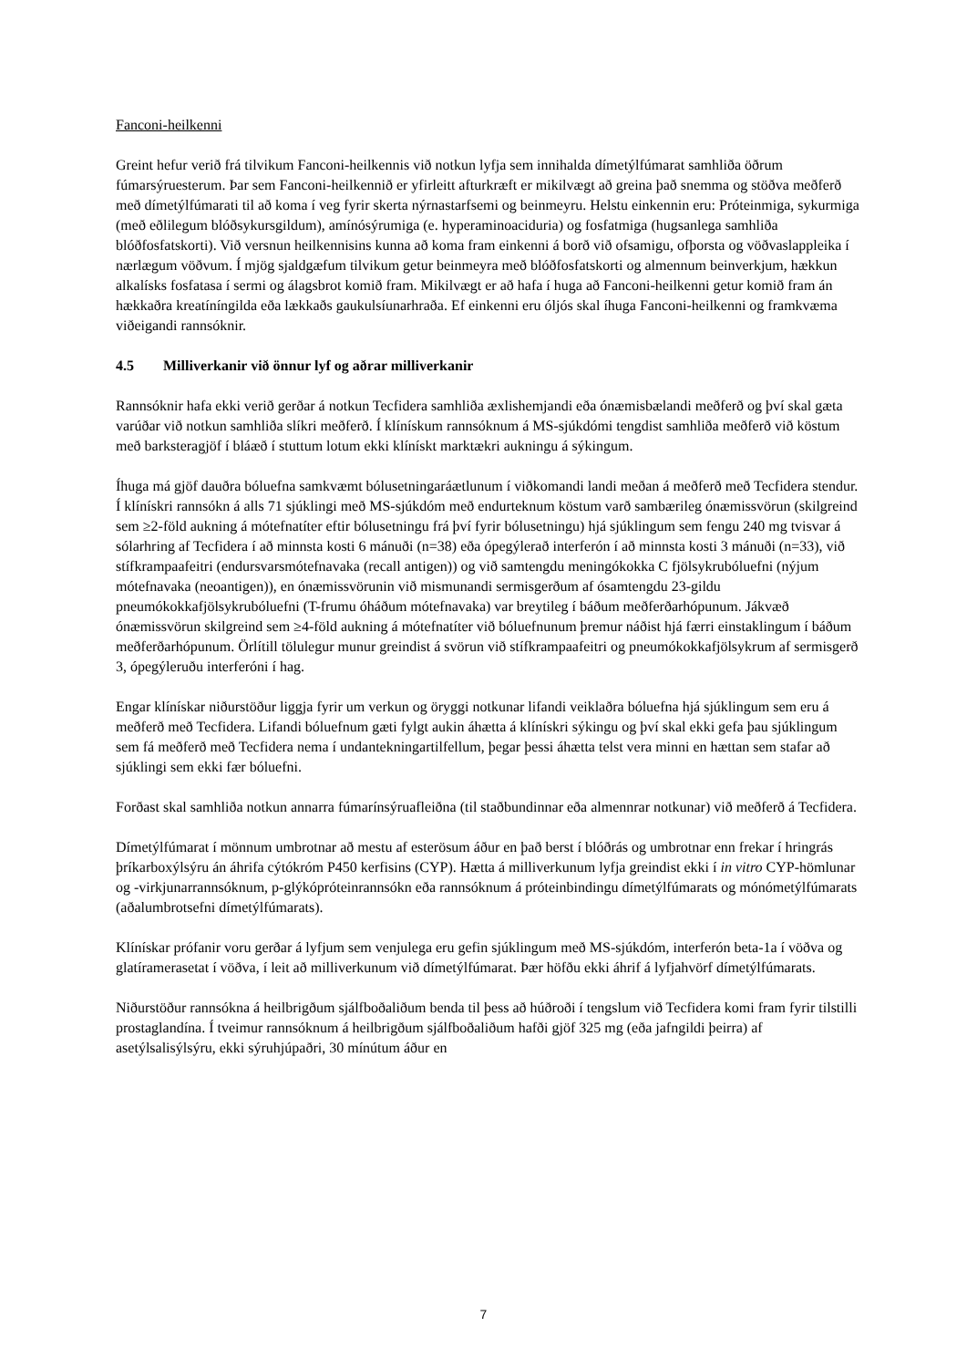Fanconi-heilkenni
Greint hefur verið frá tilvikum Fanconi-heilkennis við notkun lyfja sem innihalda dímetýlfúmarat samhliða öðrum fúmarsýruesterum. Þar sem Fanconi-heilkennið er yfirleitt afturkræft er mikilvægt að greina það snemma og stöðva meðferð með dímetýlfúmarati til að koma í veg fyrir skerta nýrnastarfsemi og beinmeyru. Helstu einkennin eru: Próteinmiga, sykurmiga (með eðlilegum blóðsykursgildum), amínósýrumiga (e. hyperaminoaciduria) og fosfatmiga (hugsanlega samhliða blóðfosfatskorti). Við versnun heilkennisins kunna að koma fram einkenni á borð við ofsamigu, ofþorsta og vöðvaslappleika í nærlægum vöðvum. Í mjög sjaldgæfum tilvikum getur beinmeyra með blóðfosfatskorti og almennum beinverkjum, hækkun alkalísks fosfatasa í sermi og álagsbrot komið fram. Mikilvægt er að hafa í huga að Fanconi-heilkenni getur komið fram án hækkaðra kreatíníngilda eða lækkaðs gaukulsíunarhraða. Ef einkenni eru óljós skal íhuga Fanconi-heilkenni og framkvæma viðeigandi rannsóknir.
4.5 Milliverkanir við önnur lyf og aðrar milliverkanir
Rannsóknir hafa ekki verið gerðar á notkun Tecfidera samhliða æxlishemjandi eða ónæmisbælandi meðferð og því skal gæta varúðar við notkun samhliða slíkri meðferð. Í klínískum rannsóknum á MS-sjúkdómi tengdist samhliða meðferð við köstum með barksteragjöf í bláæð í stuttum lotum ekki klínískt marktækri aukningu á sýkingum.
Íhuga má gjöf dauðra bóluefna samkvæmt bólusetningaráætlunum í viðkomandi landi meðan á meðferð með Tecfidera stendur. Í klínískri rannsókn á alls 71 sjúklingi með MS-sjúkdóm með endurteknum köstum varð sambærileg ónæmissvörun (skilgreind sem ≥2-föld aukning á mótefnatíter eftir bólusetningu frá því fyrir bólusetningu) hjá sjúklingum sem fengu 240 mg tvisvar á sólarhring af Tecfidera í að minnsta kosti 6 mánuði (n=38) eða ópegýlerað interferón í að minnsta kosti 3 mánuði (n=33), við stífkrampaafeitri (endursvarsmótefnavaka (recall antigen)) og við samtengdu meningókokka C fjölsykrubóluefni (nýjum mótefnavaka (neoantigen)), en ónæmissvörunin við mismunandi sermisgerðum af ósamtengdu 23-gildu pneumókokkafjölsykrubóluefni (T-frumu óháðum mótefnavaka) var breytileg í báðum meðferðarhópunum. Jákvæð ónæmissvörun skilgreind sem ≥4-föld aukning á mótefnatíter við bóluefnunum þremur náðist hjá færri einstaklingum í báðum meðferðarhópunum. Örlítill tölulegur munur greindist á svörun við stífkrampaafeitri og pneumókokkafjölsykrum af sermisgerð 3, ópegýleruðu interferóni í hag.
Engar klínískar niðurstöður liggja fyrir um verkun og öryggi notkunar lifandi veiklaðra bóluefna hjá sjúklingum sem eru á meðferð með Tecfidera. Lifandi bóluefnum gæti fylgt aukin áhætta á klínískri sýkingu og því skal ekki gefa þau sjúklingum sem fá meðferð með Tecfidera nema í undantekningartilfellum, þegar þessi áhætta telst vera minni en hættan sem stafar að sjúklingi sem ekki fær bóluefni.
Forðast skal samhliða notkun annarra fúmarínsýruafleiðna (til staðbundinnar eða almennrar notkunar) við meðferð á Tecfidera.
Dímetýlfúmarat í mönnum umbrotnar að mestu af esterösum áður en það berst í blóðrás og umbrotnar enn frekar í hringrás þríkarboxýlsýru án áhrifa cýtókróm P450 kerfisins (CYP). Hætta á milliverkunum lyfja greindist ekki í in vitro CYP-hömlunar og -virkjunarrannsóknum, p-glýkópróteinrannsókn eða rannsóknum á próteinbindingu dímetýlfúmarats og mónómetýlfúmarats (aðalumbrotsefni dímetýlfúmarats).
Klínískar prófanir voru gerðar á lyfjum sem venjulega eru gefin sjúklingum með MS-sjúkdóm, interferón beta-1a í vöðva og glatíramerasetat í vöðva, í leit að milliverkunum við dímetýlfúmarat. Þær höfðu ekki áhrif á lyfjahvörf dímetýlfúmarats.
Niðurstöður rannsókna á heilbrigðum sjálfboðaliðum benda til þess að húðroði í tengslum við Tecfidera komi fram fyrir tilstilli prostaglandína. Í tveimur rannsóknum á heilbrigðum sjálfboðaliðum hafði gjöf 325 mg (eða jafngildi þeirra) af asetýlsalisýlsýru, ekki sýruhjúpaðri, 30 mínútum áður en
7